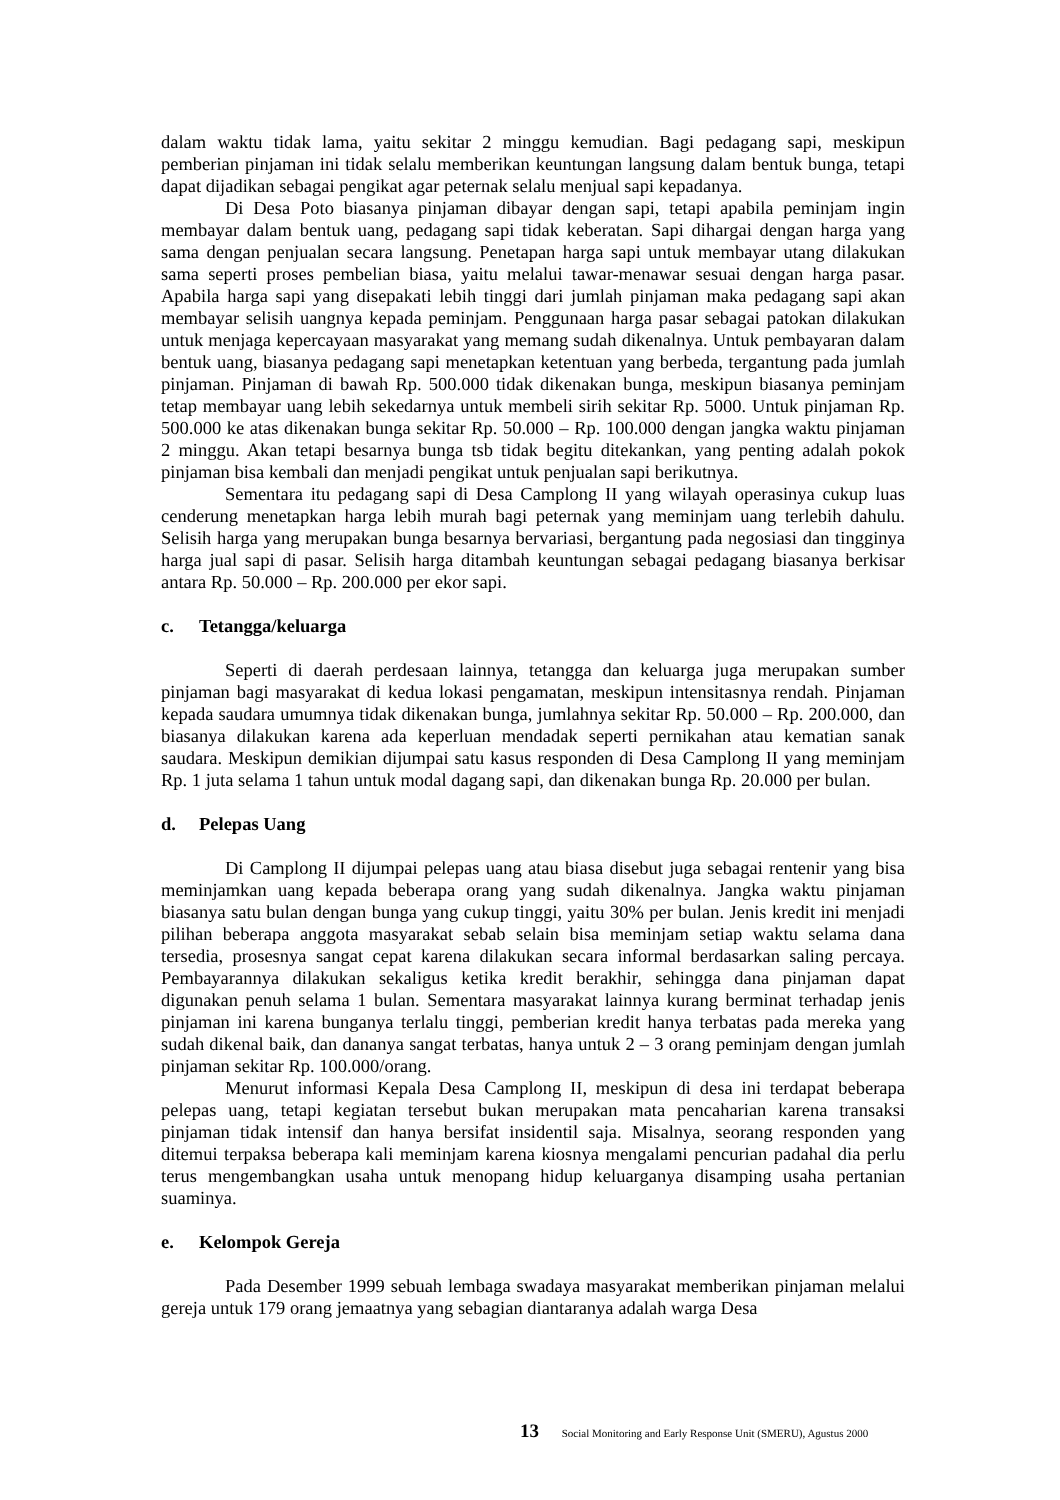dalam waktu tidak lama, yaitu sekitar 2 minggu kemudian. Bagi pedagang sapi, meskipun pemberian pinjaman ini tidak selalu memberikan keuntungan langsung dalam bentuk bunga, tetapi dapat dijadikan sebagai pengikat agar peternak selalu menjual sapi kepadanya.
Di Desa Poto biasanya pinjaman dibayar dengan sapi, tetapi apabila peminjam ingin membayar dalam bentuk uang, pedagang sapi tidak keberatan. Sapi dihargai dengan harga yang sama dengan penjualan secara langsung. Penetapan harga sapi untuk membayar utang dilakukan sama seperti proses pembelian biasa, yaitu melalui tawar-menawar sesuai dengan harga pasar. Apabila harga sapi yang disepakati lebih tinggi dari jumlah pinjaman maka pedagang sapi akan membayar selisih uangnya kepada peminjam. Penggunaan harga pasar sebagai patokan dilakukan untuk menjaga kepercayaan masyarakat yang memang sudah dikenalnya. Untuk pembayaran dalam bentuk uang, biasanya pedagang sapi menetapkan ketentuan yang berbeda, tergantung pada jumlah pinjaman. Pinjaman di bawah Rp. 500.000 tidak dikenakan bunga, meskipun biasanya peminjam tetap membayar uang lebih sekedarnya untuk membeli sirih sekitar Rp. 5000. Untuk pinjaman Rp. 500.000 ke atas dikenakan bunga sekitar Rp. 50.000 – Rp. 100.000 dengan jangka waktu pinjaman 2 minggu. Akan tetapi besarnya bunga tsb tidak begitu ditekankan, yang penting adalah pokok pinjaman bisa kembali dan menjadi pengikat untuk penjualan sapi berikutnya.
Sementara itu pedagang sapi di Desa Camplong II yang wilayah operasinya cukup luas cenderung menetapkan harga lebih murah bagi peternak yang meminjam uang terlebih dahulu. Selisih harga yang merupakan bunga besarnya bervariasi, bergantung pada negosiasi dan tingginya harga jual sapi di pasar. Selisih harga ditambah keuntungan sebagai pedagang biasanya berkisar antara Rp. 50.000 – Rp. 200.000 per ekor sapi.
c. Tetangga/keluarga
Seperti di daerah perdesaan lainnya, tetangga dan keluarga juga merupakan sumber pinjaman bagi masyarakat di kedua lokasi pengamatan, meskipun intensitasnya rendah. Pinjaman kepada saudara umumnya tidak dikenakan bunga, jumlahnya sekitar Rp. 50.000 – Rp. 200.000, dan biasanya dilakukan karena ada keperluan mendadak seperti pernikahan atau kematian sanak saudara. Meskipun demikian dijumpai satu kasus responden di Desa Camplong II yang meminjam Rp. 1 juta selama 1 tahun untuk modal dagang sapi, dan dikenakan bunga Rp. 20.000 per bulan.
d. Pelepas Uang
Di Camplong II dijumpai pelepas uang atau biasa disebut juga sebagai rentenir yang bisa meminjamkan uang kepada beberapa orang yang sudah dikenalnya. Jangka waktu pinjaman biasanya satu bulan dengan bunga yang cukup tinggi, yaitu 30% per bulan. Jenis kredit ini menjadi pilihan beberapa anggota masyarakat sebab selain bisa meminjam setiap waktu selama dana tersedia, prosesnya sangat cepat karena dilakukan secara informal berdasarkan saling percaya. Pembayarannya dilakukan sekaligus ketika kredit berakhir, sehingga dana pinjaman dapat digunakan penuh selama 1 bulan. Sementara masyarakat lainnya kurang berminat terhadap jenis pinjaman ini karena bunganya terlalu tinggi, pemberian kredit hanya terbatas pada mereka yang sudah dikenal baik, dan dananya sangat terbatas, hanya untuk 2 – 3 orang peminjam dengan jumlah pinjaman sekitar Rp. 100.000/orang.
Menurut informasi Kepala Desa Camplong II, meskipun di desa ini terdapat beberapa pelepas uang, tetapi kegiatan tersebut bukan merupakan mata pencaharian karena transaksi pinjaman tidak intensif dan hanya bersifat insidentil saja. Misalnya, seorang responden yang ditemui terpaksa beberapa kali meminjam karena kiosnya mengalami pencurian padahal dia perlu terus mengembangkan usaha untuk menopang hidup keluarganya disamping usaha pertanian suaminya.
e. Kelompok Gereja
Pada Desember 1999 sebuah lembaga swadaya masyarakat memberikan pinjaman melalui gereja untuk 179 orang jemaatnya yang sebagian diantaranya adalah warga Desa
13 Social Monitoring and Early Response Unit (SMERU), Agustus 2000